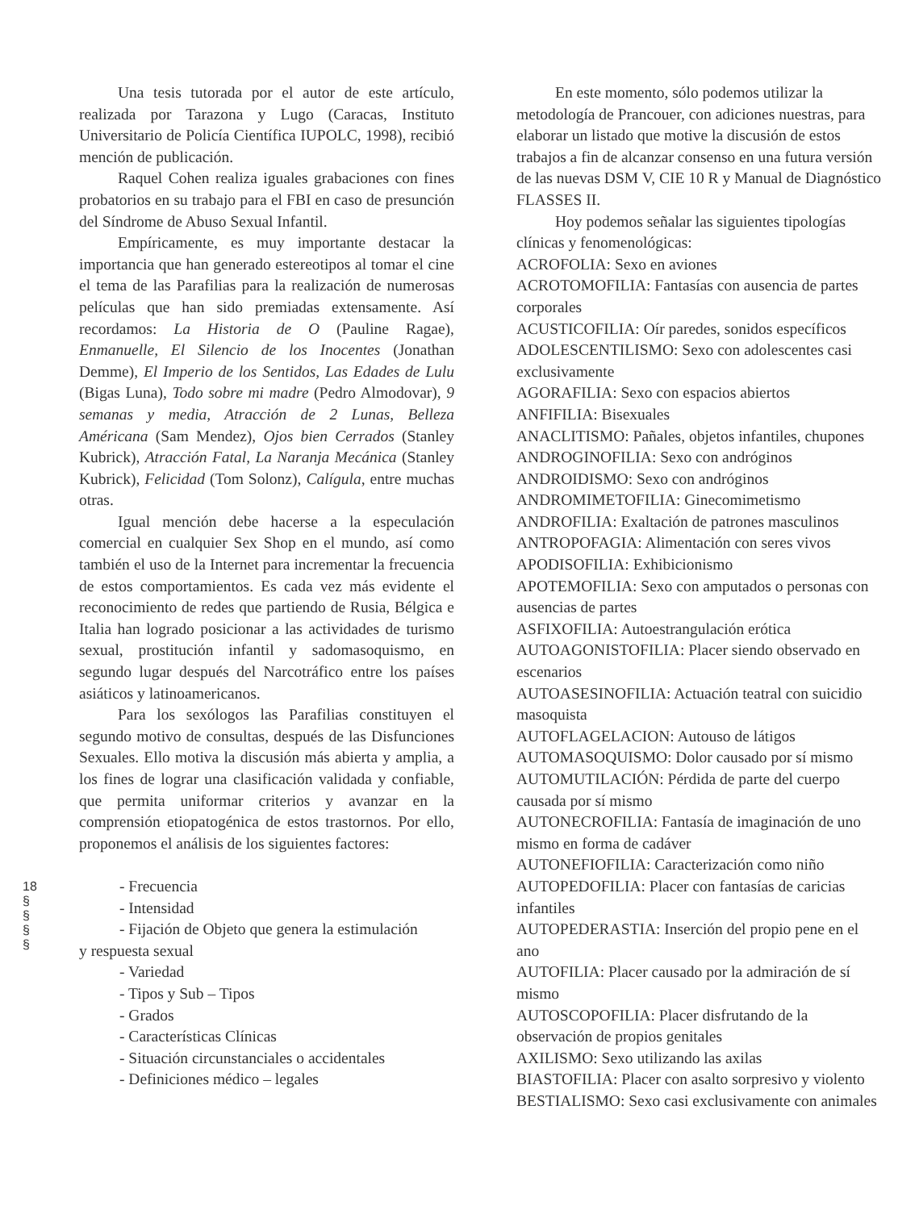Una tesis tutorada por el autor de este artículo, realizada por Tarazona y Lugo (Caracas, Instituto Universitario de Policía Científica IUPOLC, 1998), recibió mención de publicación.
Raquel Cohen realiza iguales grabaciones con fines probatorios en su trabajo para el FBI en caso de presunción del Síndrome de Abuso Sexual Infantil.
Empíricamente, es muy importante destacar la importancia que han generado estereotipos al tomar el cine el tema de las Parafilias para la realización de numerosas películas que han sido premiadas extensamente. Así recordamos: La Historia de O (Pauline Ragae), Enmanuelle, El Silencio de los Inocentes (Jonathan Demme), El Imperio de los Sentidos, Las Edades de Lulu (Bigas Luna), Todo sobre mi madre (Pedro Almodovar), 9 semanas y media, Atracción de 2 Lunas, Belleza Américana (Sam Mendez), Ojos bien Cerrados (Stanley Kubrick), Atracción Fatal, La Naranja Mecánica (Stanley Kubrick), Felicidad (Tom Solonz), Calígula, entre muchas otras.
Igual mención debe hacerse a la especulación comercial en cualquier Sex Shop en el mundo, así como también el uso de la Internet para incrementar la frecuencia de estos comportamientos. Es cada vez más evidente el reconocimiento de redes que partiendo de Rusia, Bélgica e Italia han logrado posicionar a las actividades de turismo sexual, prostitución infantil y sadomasoquismo, en segundo lugar después del Narcotráfico entre los países asiáticos y latinoamericanos.
Para los sexólogos las Parafilias constituyen el segundo motivo de consultas, después de las Disfunciones Sexuales. Ello motiva la discusión más abierta y amplia, a los fines de lograr una clasificación validada y confiable, que permita uniformar criterios y avanzar en la comprensión etiopatogénica de estos trastornos. Por ello, proponemos el análisis de los siguientes factores:
- Frecuencia
- Intensidad
- Fijación de Objeto que genera la estimulación
y respuesta sexual
- Variedad
- Tipos y Sub – Tipos
- Grados
- Características Clínicas
- Situación circunstanciales o accidentales
- Definiciones médico – legales
En este momento, sólo podemos utilizar la metodología de Prancouer, con adiciones nuestras, para elaborar un listado que motive la discusión de estos trabajos a fin de alcanzar consenso en una futura versión de las nuevas DSM V, CIE 10 R y Manual de Diagnóstico FLASSES II.
Hoy podemos señalar las siguientes tipologías clínicas y fenomenológicas:
ACROFOLIA: Sexo en aviones
ACROTOMOFILIA: Fantasías con ausencia de partes corporales
ACUSTICOFILIA: Oír paredes, sonidos específicos
ADOLESCENTILISMO: Sexo con adolescentes casi exclusivamente
AGORAFILIA: Sexo con espacios abiertos
ANFIFILIA: Bisexuales
ANACLITISMO: Pañales, objetos infantiles, chupones
ANDROGINOFILIA: Sexo con andróginos
ANDROIDISMO: Sexo con andróginos
ANDROMIMETOFILIA: Ginecomimetismo
ANDROFILIA: Exaltación de patrones masculinos
ANTROPOFAGIA: Alimentación con seres vivos
APODISOFILIA: Exhibicionismo
APOTEMOFILIA: Sexo con amputados o personas con ausencias de partes
ASFIXOFILIA: Autoestrangulación erótica
AUTOAGONISTOFILIA: Placer siendo observado en escenarios
AUTOASESINOFILIA: Actuación teatral con suicidio masoquista
AUTOFLAGELACION: Autouso de látigos
AUTOMASOQUISMO: Dolor causado por sí mismo
AUTOMUTILACIÓN: Pérdida de parte del cuerpo causada por sí mismo
AUTONECROFILIA: Fantasía de imaginación de uno mismo en forma de cadáver
AUTONEFIOFILIA: Caracterización como niño
AUTOPEDOFILIA: Placer con fantasías de caricias infantiles
AUTOPEDERASTIA: Inserción del propio pene en el ano
AUTOFILIA: Placer causado por la admiración de sí mismo
AUTOSCOPOFILIA: Placer disfrutando de la observación de propios genitales
AXILISMO: Sexo utilizando las axilas
BIASTOFILIA: Placer con asalto sorpresivo y violento
BESTIALISMO: Sexo casi exclusivamente con animales
18
§
§
§
§